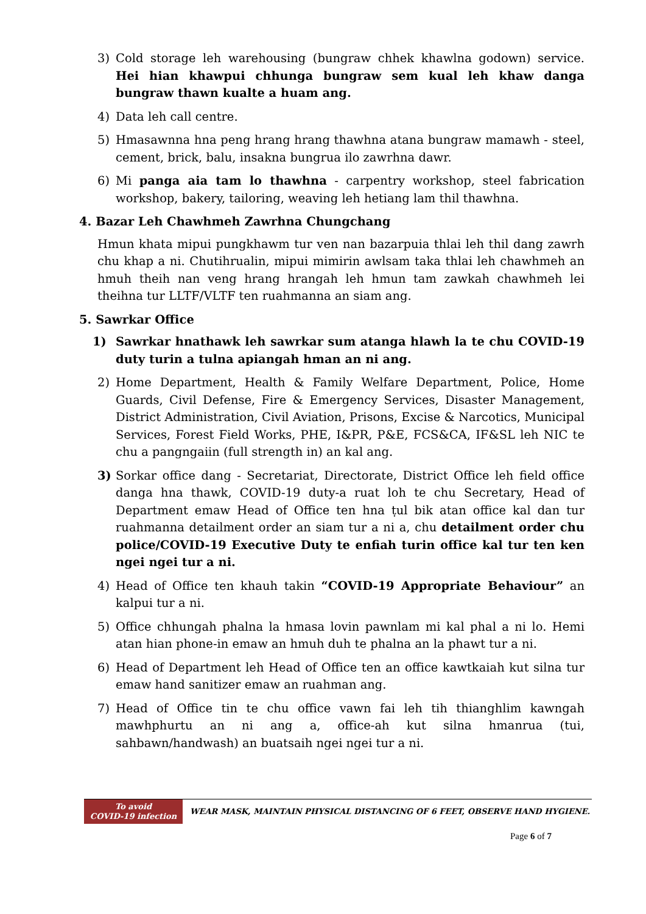3) Cold storage leh warehousing (bungraw chhek khawlna godown) service. Hei hian khawpui chhunga bungraw sem kual leh khaw danga bungraw thawn kualte a huam ang.
4) Data leh call centre.
5) Hmasawnna hna peng hrang hrang thawhna atana bungraw mamawh - steel, cement, brick, balu, insakna bungrua ilo zawrhna dawr.
6) Mi panga aia tam lo thawhna - carpentry workshop, steel fabrication workshop, bakery, tailoring, weaving leh hetiang lam thil thawhna.
4. Bazar Leh Chawhmeh Zawrhna Chungchang
Hmun khata mipui pungkhawm tur ven nan bazarpuia thlai leh thil dang zawrh chu khap a ni. Chutihrualin, mipui mimirin awlsam taka thlai leh chawhmeh an hmuh theih nan veng hrang hrangah leh hmun tam zawkah chawhmeh lei theihna tur LLTF/VLTF ten ruahmanna an siam ang.
5. Sawrkar Office
1) Sawrkar hnathawk leh sawrkar sum atanga hlawh la te chu COVID-19 duty turin a tulna apiangah hman an ni ang.
2) Home Department, Health & Family Welfare Department, Police, Home Guards, Civil Defense, Fire & Emergency Services, Disaster Management, District Administration, Civil Aviation, Prisons, Excise & Narcotics, Municipal Services, Forest Field Works, PHE, I&PR, P&E, FCS&CA, IF&SL leh NIC te chu a pangngaiin (full strength in) an kal ang.
3) Sorkar office dang - Secretariat, Directorate, District Office leh field office danga hna thawk, COVID-19 duty-a ruat loh te chu Secretary, Head of Department emaw Head of Office ten hna ṭul bik atan office kal dan tur ruahmanna detailment order an siam tur a ni a, chu detailment order chu police/COVID-19 Executive Duty te enfiah turin office kal tur ten ken ngei ngei tur a ni.
4) Head of Office ten khauh takin “COVID-19 Appropriate Behaviour” an kalpui tur a ni.
5) Office chhungah phalna la hmasa lovin pawnlam mi kal phal a ni lo. Hemi atan hian phone-in emaw an hmuh duh te phalna an la phawt tur a ni.
6) Head of Department leh Head of Office ten an office kawtkaiah kut silna tur emaw hand sanitizer emaw an ruahman ang.
7) Head of Office tin te chu office vawn fai leh tih thianghlim kawngah mawhphurtu an ni ang a, office-ah kut silna hmanrua (tui, sahbawn/handwash) an buatsaih ngei ngei tur a ni.
To avoid
COVID-19 infection
WEAR MASK, MAINTAIN PHYSICAL DISTANCING OF 6 FEET, OBSERVE HAND HYGIENE.
Page 6 of 7